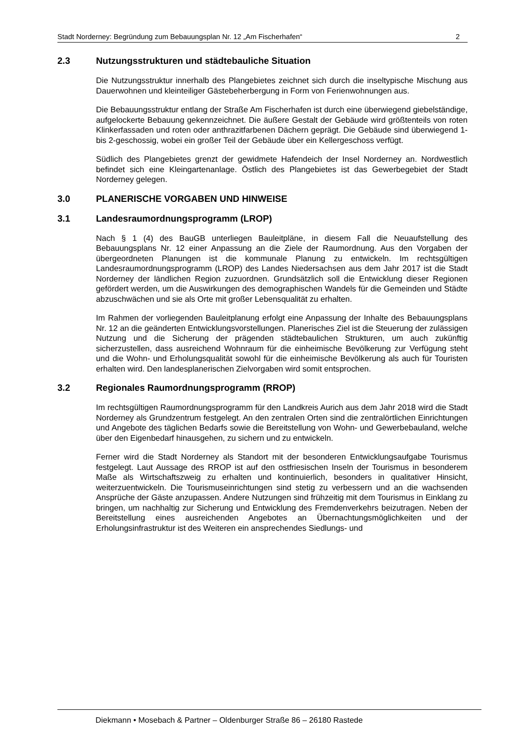Stadt Norderney: Begründung zum Bebauungsplan Nr. 12 „Am Fischerhafen“ 2
2.3 Nutzungsstrukturen und städtebauliche Situation
Die Nutzungsstruktur innerhalb des Plangebietes zeichnet sich durch die inseltypische Mischung aus Dauerwohnen und kleinteiliger Gästebeherbergung in Form von Ferienwohnungen aus.
Die Bebauungsstruktur entlang der Straße Am Fischerhafen ist durch eine überwiegend giebelständige, aufgelockerte Bebauung gekennzeichnet. Die äußere Gestalt der Gebäude wird größtenteils von roten Klinkerfassaden und roten oder anthrazitfarbenen Dächern geprägt. Die Gebäude sind überwiegend 1- bis 2-geschossig, wobei ein großer Teil der Gebäude über ein Kellergeschoss verfügt.
Südlich des Plangebietes grenzt der gewidmete Hafendeich der Insel Norderney an. Nordwestlich befindet sich eine Kleingartenanlage. Östlich des Plangebietes ist das Gewerbegebiet der Stadt Norderney gelegen.
3.0 PLANERISCHE VORGABEN UND HINWEISE
3.1 Landesraumordnungsprogramm (LROP)
Nach § 1 (4) des BauGB unterliegen Bauleitpläne, in diesem Fall die Neuaufstellung des Bebauungsplans Nr. 12 einer Anpassung an die Ziele der Raumordnung. Aus den Vorgaben der übergeordneten Planungen ist die kommunale Planung zu entwickeln. Im rechtsgültigen Landesraumordnungsprogramm (LROP) des Landes Niedersachsen aus dem Jahr 2017 ist die Stadt Norderney der ländlichen Region zuzuordnen. Grundsätzlich soll die Entwicklung dieser Regionen gefördert werden, um die Auswirkungen des demographischen Wandels für die Gemeinden und Städte abzuschwächen und sie als Orte mit großer Lebensqualität zu erhalten.
Im Rahmen der vorliegenden Bauleitplanung erfolgt eine Anpassung der Inhalte des Bebauungsplans Nr. 12 an die geänderten Entwicklungsvorstellungen. Planerisches Ziel ist die Steuerung der zulässigen Nutzung und die Sicherung der prägenden städtebaulichen Strukturen, um auch zukünftig sicherzustellen, dass ausreichend Wohnraum für die einheimische Bevölkerung zur Verfügung steht und die Wohn- und Erholungsqualität sowohl für die einheimische Bevölkerung als auch für Touristen erhalten wird. Den landesplanerischen Zielvorgaben wird somit entsprochen.
3.2 Regionales Raumordnungsprogramm (RROP)
Im rechtsgültigen Raumordnungsprogramm für den Landkreis Aurich aus dem Jahr 2018 wird die Stadt Norderney als Grundzentrum festgelegt. An den zentralen Orten sind die zentralörtlichen Einrichtungen und Angebote des täglichen Bedarfs sowie die Bereitstellung von Wohn- und Gewerbebauland, welche über den Eigenbedarf hinausgehen, zu sichern und zu entwickeln.
Ferner wird die Stadt Norderney als Standort mit der besonderen Entwicklungsaufgabe Tourismus festgelegt. Laut Aussage des RROP ist auf den ostfriesischen Inseln der Tourismus in besonderem Maße als Wirtschaftszweig zu erhalten und kontinuierlich, besonders in qualitativer Hinsicht, weiterzuentwickeln. Die Tourismuseinrichtungen sind stetig zu verbessern und an die wachsenden Ansprüche der Gäste anzupassen. Andere Nutzungen sind frühzeitig mit dem Tourismus in Einklang zu bringen, um nachhaltig zur Sicherung und Entwicklung des Fremdenverkehrs beizutragen. Neben der Bereitstellung eines ausreichenden Angebotes an Übernachtungsmöglichkeiten und der Erholungsinfrastruktur ist des Weiteren ein ansprechendes Siedlungs- und
Diekmann • Mosebach & Partner – Oldenburger Straße 86 – 26180 Rastede